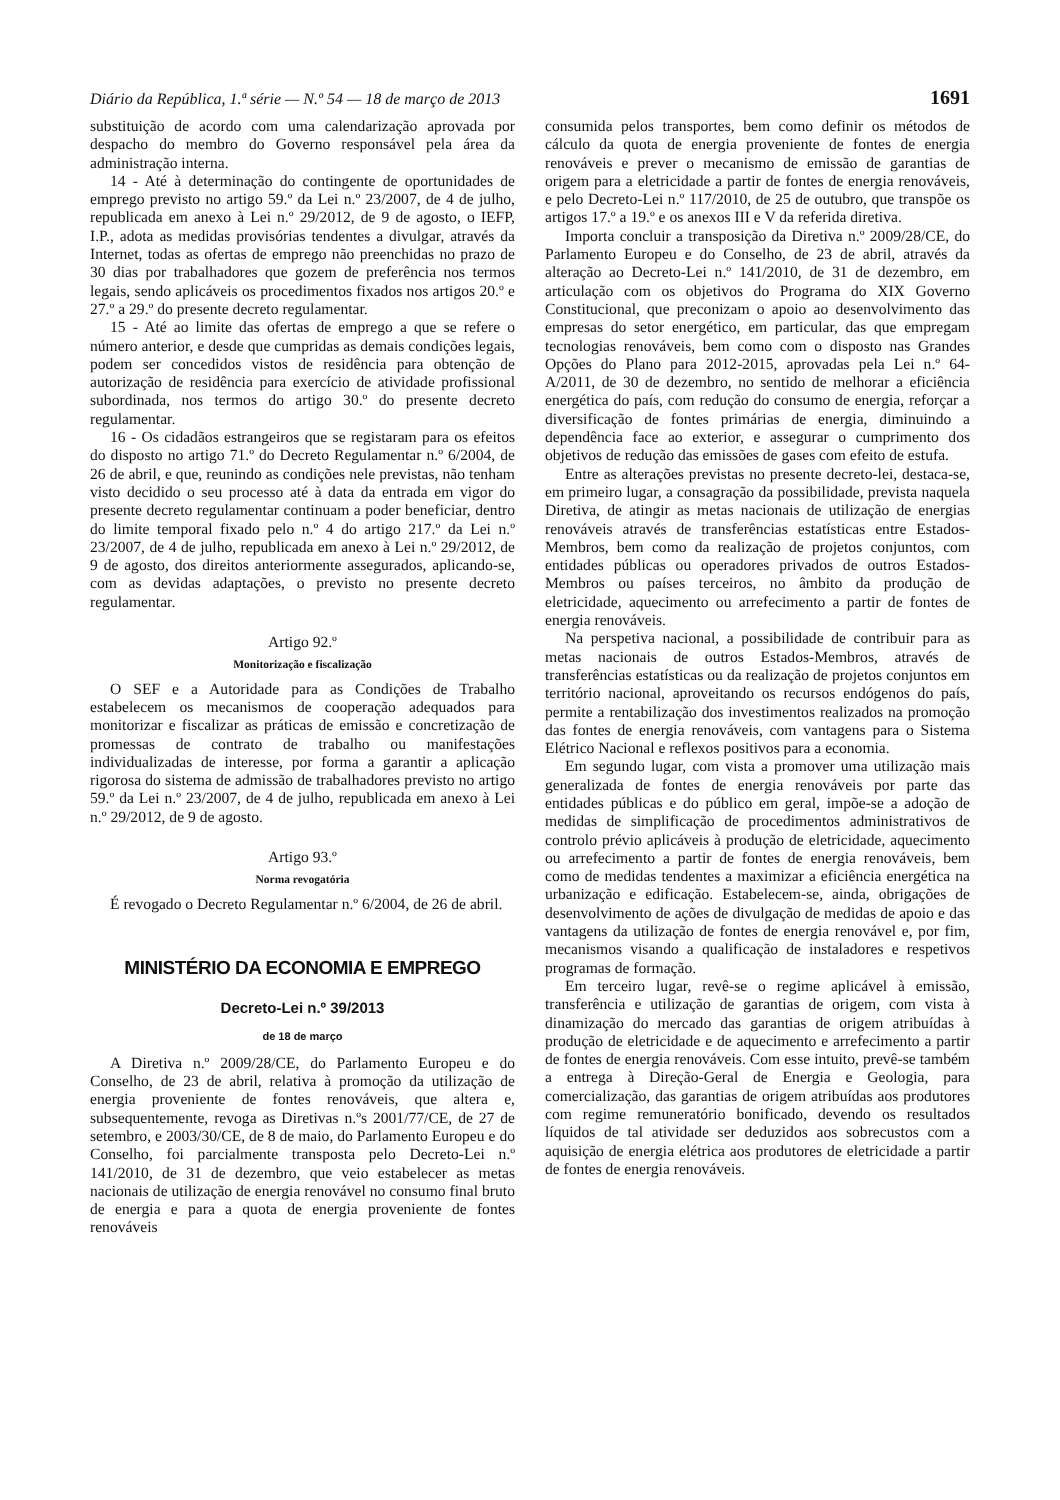Diário da República, 1.ª série — N.º 54 — 18 de março de 2013 1691
substituição de acordo com uma calendarização aprovada por despacho do membro do Governo responsável pela área da administração interna.
14 - Até à determinação do contingente de oportunidades de emprego previsto no artigo 59.º da Lei n.º 23/2007, de 4 de julho, republicada em anexo à Lei n.º 29/2012, de 9 de agosto, o IEFP, I.P., adota as medidas provisórias tendentes a divulgar, através da Internet, todas as ofertas de emprego não preenchidas no prazo de 30 dias por trabalhadores que gozem de preferência nos termos legais, sendo aplicáveis os procedimentos fixados nos artigos 20.º e 27.º a 29.º do presente decreto regulamentar.
15 - Até ao limite das ofertas de emprego a que se refere o número anterior, e desde que cumpridas as demais condições legais, podem ser concedidos vistos de residência para obtenção de autorização de residência para exercício de atividade profissional subordinada, nos termos do artigo 30.º do presente decreto regulamentar.
16 - Os cidadãos estrangeiros que se registaram para os efeitos do disposto no artigo 71.º do Decreto Regulamentar n.º 6/2004, de 26 de abril, e que, reunindo as condições nele previstas, não tenham visto decidido o seu processo até à data da entrada em vigor do presente decreto regulamentar continuam a poder beneficiar, dentro do limite temporal fixado pelo n.º 4 do artigo 217.º da Lei n.º 23/2007, de 4 de julho, republicada em anexo à Lei n.º 29/2012, de 9 de agosto, dos direitos anteriormente assegurados, aplicando-se, com as devidas adaptações, o previsto no presente decreto regulamentar.
Artigo 92.º
Monitorização e fiscalização
O SEF e a Autoridade para as Condições de Trabalho estabelecem os mecanismos de cooperação adequados para monitorizar e fiscalizar as práticas de emissão e concretização de promessas de contrato de trabalho ou manifestações individualizadas de interesse, por forma a garantir a aplicação rigorosa do sistema de admissão de trabalhadores previsto no artigo 59.º da Lei n.º 23/2007, de 4 de julho, republicada em anexo à Lei n.º 29/2012, de 9 de agosto.
Artigo 93.º
Norma revogatória
É revogado o Decreto Regulamentar n.º 6/2004, de 26 de abril.
MINISTÉRIO DA ECONOMIA E EMPREGO
Decreto-Lei n.º 39/2013
de 18 de março
A Diretiva n.º 2009/28/CE, do Parlamento Europeu e do Conselho, de 23 de abril, relativa à promoção da utilização de energia proveniente de fontes renováveis, que altera e, subsequentemente, revoga as Diretivas n.ºs 2001/77/CE, de 27 de setembro, e 2003/30/CE, de 8 de maio, do Parlamento Europeu e do Conselho, foi parcialmente transposta pelo Decreto-Lei n.º 141/2010, de 31 de dezembro, que veio estabelecer as metas nacionais de utilização de energia renovável no consumo final bruto de energia e para a quota de energia proveniente de fontes renováveis
consumida pelos transportes, bem como definir os métodos de cálculo da quota de energia proveniente de fontes de energia renováveis e prever o mecanismo de emissão de garantias de origem para a eletricidade a partir de fontes de energia renováveis, e pelo Decreto-Lei n.º 117/2010, de 25 de outubro, que transpõe os artigos 17.º a 19.º e os anexos III e V da referida diretiva.
Importa concluir a transposição da Diretiva n.º 2009/28/CE, do Parlamento Europeu e do Conselho, de 23 de abril, através da alteração ao Decreto-Lei n.º 141/2010, de 31 de dezembro, em articulação com os objetivos do Programa do XIX Governo Constitucional, que preconizam o apoio ao desenvolvimento das empresas do setor energético, em particular, das que empregam tecnologias renováveis, bem como com o disposto nas Grandes Opções do Plano para 2012-2015, aprovadas pela Lei n.º 64-A/2011, de 30 de dezembro, no sentido de melhorar a eficiência energética do país, com redução do consumo de energia, reforçar a diversificação de fontes primárias de energia, diminuindo a dependência face ao exterior, e assegurar o cumprimento dos objetivos de redução das emissões de gases com efeito de estufa.
Entre as alterações previstas no presente decreto-lei, destaca-se, em primeiro lugar, a consagração da possibilidade, prevista naquela Diretiva, de atingir as metas nacionais de utilização de energias renováveis através de transferências estatísticas entre Estados-Membros, bem como da realização de projetos conjuntos, com entidades públicas ou operadores privados de outros Estados-Membros ou países terceiros, no âmbito da produção de eletricidade, aquecimento ou arrefecimento a partir de fontes de energia renováveis.
Na perspetiva nacional, a possibilidade de contribuir para as metas nacionais de outros Estados-Membros, através de transferências estatísticas ou da realização de projetos conjuntos em território nacional, aproveitando os recursos endógenos do país, permite a rentabilização dos investimentos realizados na promoção das fontes de energia renováveis, com vantagens para o Sistema Elétrico Nacional e reflexos positivos para a economia.
Em segundo lugar, com vista a promover uma utilização mais generalizada de fontes de energia renováveis por parte das entidades públicas e do público em geral, impõe-se a adoção de medidas de simplificação de procedimentos administrativos de controlo prévio aplicáveis à produção de eletricidade, aquecimento ou arrefecimento a partir de fontes de energia renováveis, bem como de medidas tendentes a maximizar a eficiência energética na urbanização e edificação. Estabelecem-se, ainda, obrigações de desenvolvimento de ações de divulgação de medidas de apoio e das vantagens da utilização de fontes de energia renovável e, por fim, mecanismos visando a qualificação de instaladores e respetivos programas de formação.
Em terceiro lugar, revê-se o regime aplicável à emissão, transferência e utilização de garantias de origem, com vista à dinamização do mercado das garantias de origem atribuídas à produção de eletricidade e de aquecimento e arrefecimento a partir de fontes de energia renováveis. Com esse intuito, prevê-se também a entrega à Direção-Geral de Energia e Geologia, para comercialização, das garantias de origem atribuídas aos produtores com regime remuneratório bonificado, devendo os resultados líquidos de tal atividade ser deduzidos aos sobrecustos com a aquisição de energia elétrica aos produtores de eletricidade a partir de fontes de energia renováveis.